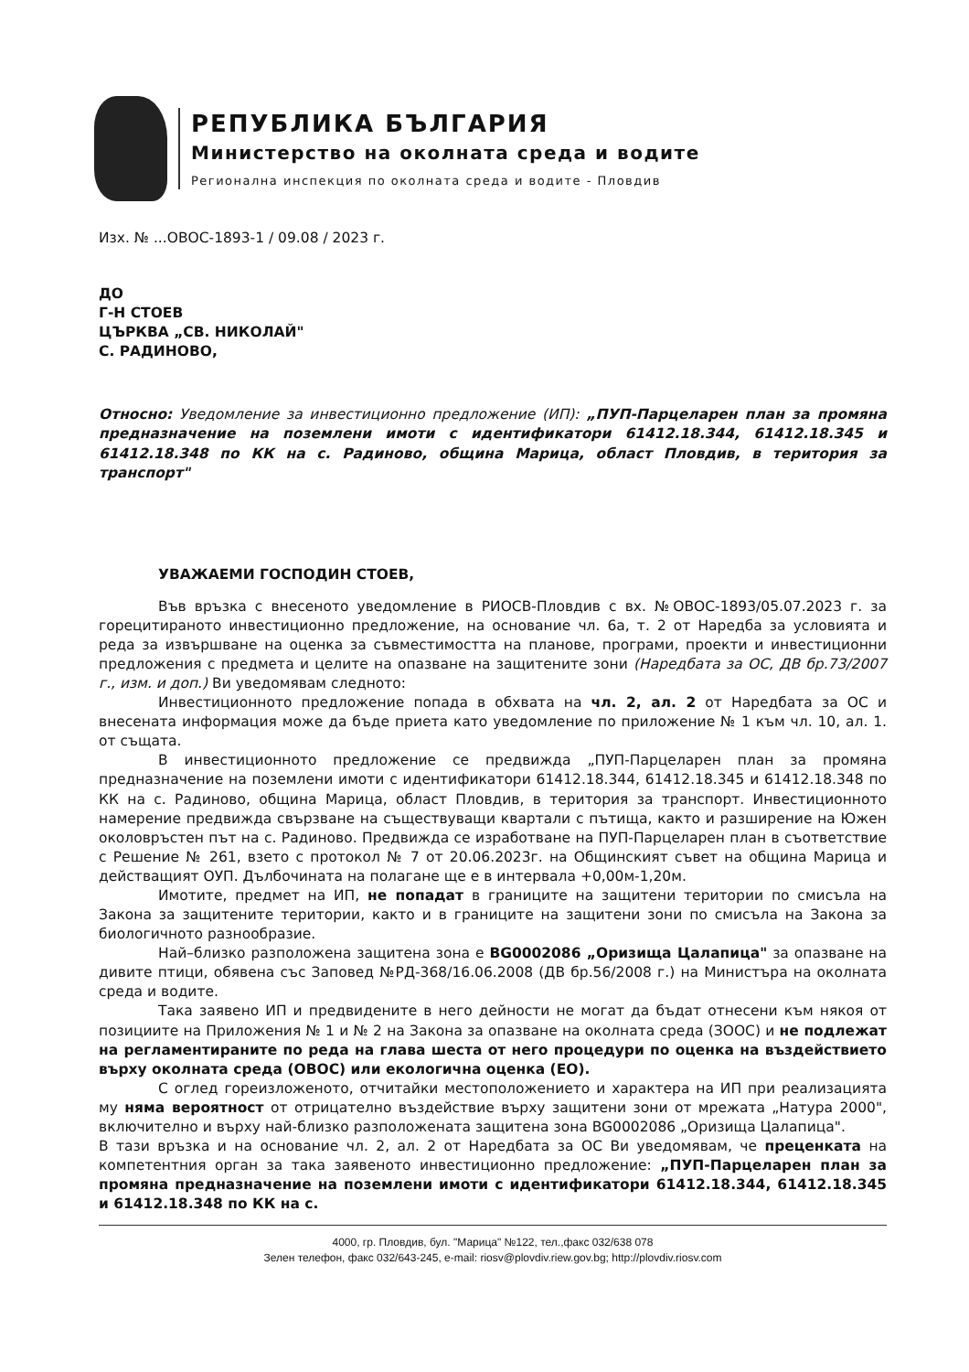РЕПУБЛИКА БЪЛГАРИЯ
Министерство на околната среда и водите
Регионална инспекция по околната среда и водите - Пловдив
Изх. № ...ОВОС-1893-1 / 09.08 / 2023 г.
ДО
Г-Н СТОЕВ
ЦЪРКВА „СВ. НИКОЛАЙ"
С. РАДИНОВО,
Относно: Уведомление за инвестиционно предложение (ИП): „ПУП-Парцеларен план за промяна предназначение на поземлени имоти с идентификатори 61412.18.344, 61412.18.345 и 61412.18.348 по КК на с. Радиново, община Марица, област Пловдив, в територия за транспорт"
УВАЖАЕМИ ГОСПОДИН СТОЕВ,
Във връзка с внесеното уведомление в РИОСВ-Пловдив с вх. №ОВОС-1893/05.07.2023 г. за горецитираното инвестиционно предложение, на основание чл. 6а, т. 2 от Наредба за условията и реда за извършване на оценка за съвместимостта на планове, програми, проекти и инвестиционни предложения с предмета и целите на опазване на защитените зони (Наредбата за ОС, ДВ бр.73/2007 г., изм. и доп.) Ви уведомявам следното:
Инвестиционното предложение попада в обхвата на чл. 2, ал. 2 от Наредбата за ОС и внесената информация може да бъде приета като уведомление по приложение № 1 към чл. 10, ал. 1. от същата.
В инвестиционното предложение се предвижда „ПУП-Парцеларен план за промяна предназначение на поземлени имоти с идентификатори 61412.18.344, 61412.18.345 и 61412.18.348 по КК на с. Радиново, община Марица, област Пловдив, в територия за транспорт. Инвестиционното намерение предвижда свързване на съществуващи квартали с пътища, както и разширение на Южен околовръстен път на с. Радиново. Предвижда се изработване на ПУП-Парцеларен план в съответствие с Решение № 261, взето с протокол № 7 от 20.06.2023г. на Общинският съвет на община Марица и действащият ОУП. Дълбочината на полагане ще е в интервала +0,00м-1,20м.
Имотите, предмет на ИП, не попадат в границите на защитени територии по смисъла на Закона за защитените територии, както и в границите на защитени зони по смисъла на Закона за биологичното разнообразие.
Най–близко разположена защитена зона е BG0002086 „Оризища Цалапица" за опазване на дивите птици, обявена със Заповед №РД-368/16.06.2008 (ДВ бр.56/2008 г.) на Министъра на околната среда и водите.
Така заявено ИП и предвидените в него дейности не могат да бъдат отнесени към някоя от позициите на Приложения № 1 и № 2 на Закона за опазване на околната среда (ЗООС) и не подлежат на регламентираните по реда на глава шеста от него процедури по оценка на въздействието върху околната среда (ОВОС) или екологична оценка (ЕО).
С оглед гореизложеното, отчитайки местоположението и характера на ИП при реализацията му няма вероятност от отрицателно въздействие върху защитени зони от мрежата „Натура 2000", включително и върху най-близко разположената защитена зона BG0002086 „Оризища Цалапица".
В тази връзка и на основание чл. 2, ал. 2 от Наредбата за ОС Ви уведомявам, че преценката на компетентния орган за така заявеното инвестиционно предложение: „ПУП-Парцеларен план за промяна предназначение на поземлени имоти с идентификатори 61412.18.344, 61412.18.345 и 61412.18.348 по КК на с.
4000, гр. Пловдив, бул. "Марица" №122, тел.,факс 032/638 078
Зелен телефон, факс 032/643-245, e-mail: riosv@plovdiv.riew.gov.bg; http://plovdiv.riosv.com